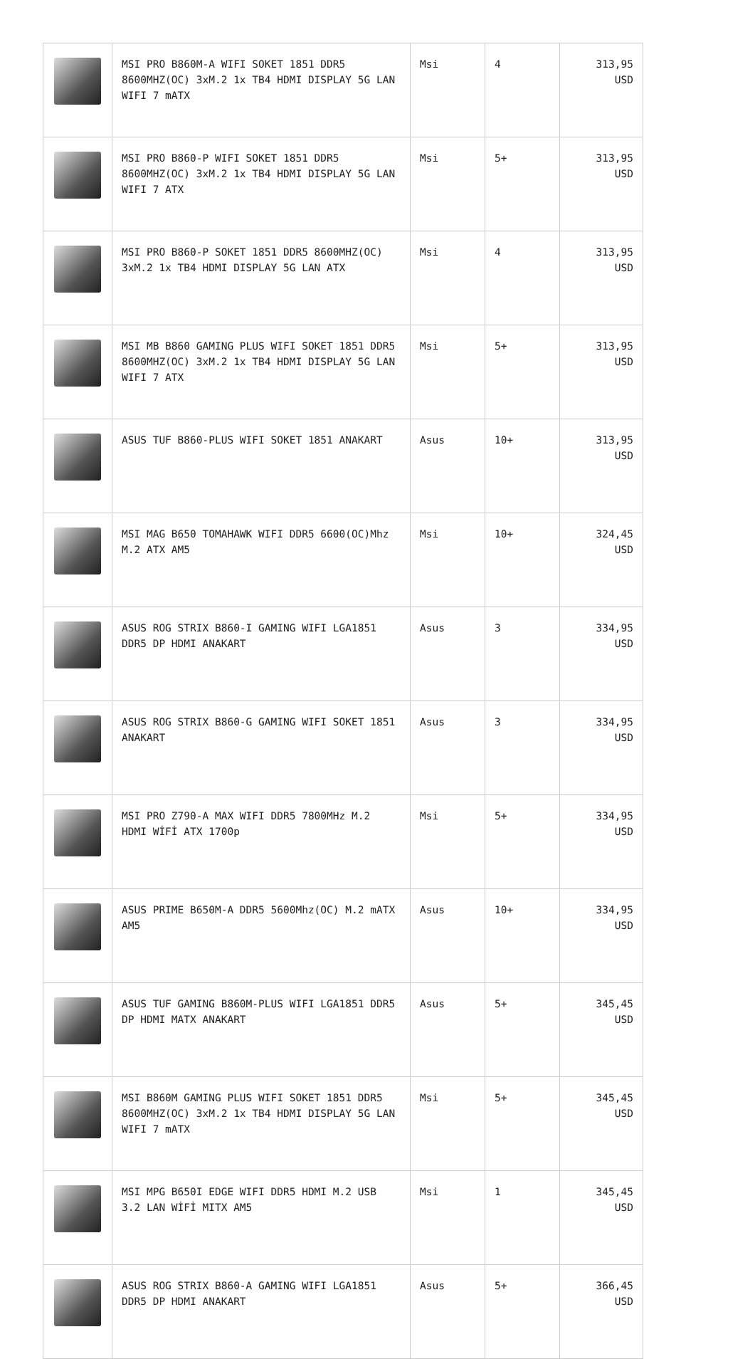| | MSI PRO B860M-A WIFI SOKET 1851 DDR5 8600MHZ(OC) 3xM.2 1x TB4 HDMI DISPLAY 5G LAN WIFI 7 mATX | Msi | 4 | 313,95 USD |
| | MSI PRO B860-P WIFI SOKET 1851 DDR5 8600MHZ(OC) 3xM.2 1x TB4 HDMI DISPLAY 5G LAN WIFI 7 ATX | Msi | 5+ | 313,95 USD |
| | MSI PRO B860-P SOKET 1851 DDR5 8600MHZ(OC) 3xM.2 1x TB4 HDMI DISPLAY 5G LAN ATX | Msi | 4 | 313,95 USD |
| | MSI MB B860 GAMING PLUS WIFI SOKET 1851 DDR5 8600MHZ(OC) 3xM.2 1x TB4 HDMI DISPLAY 5G LAN WIFI 7 ATX | Msi | 5+ | 313,95 USD |
| | ASUS TUF B860-PLUS WIFI SOKET 1851 ANAKART | Asus | 10+ | 313,95 USD |
| | MSI MAG B650 TOMAHAWK WIFI DDR5 6600(OC)Mhz M.2 ATX AM5 | Msi | 10+ | 324,45 USD |
| | ASUS ROG STRIX B860-I GAMING WIFI LGA1851 DDR5 DP HDMI ANAKART | Asus | 3 | 334,95 USD |
| | ASUS ROG STRIX B860-G GAMING WIFI SOKET 1851 ANAKART | Asus | 3 | 334,95 USD |
| | MSI PRO Z790-A MAX WIFI DDR5 7800MHz M.2 HDMI WİFİ ATX 1700p | Msi | 5+ | 334,95 USD |
| | ASUS PRIME B650M-A DDR5 5600Mhz(OC) M.2 mATX AM5 | Asus | 10+ | 334,95 USD |
| | ASUS TUF GAMING B860M-PLUS WIFI LGA1851 DDR5 DP HDMI MATX ANAKART | Asus | 5+ | 345,45 USD |
| | MSI B860M GAMING PLUS WIFI SOKET 1851 DDR5 8600MHZ(OC) 3xM.2 1x TB4 HDMI DISPLAY 5G LAN WIFI 7 mATX | Msi | 5+ | 345,45 USD |
| | MSI MPG B650I EDGE WIFI DDR5 HDMI M.2 USB 3.2 LAN WİFİ MITX AM5 | Msi | 1 | 345,45 USD |
| | ASUS ROG STRIX B860-A GAMING WIFI LGA1851 DDR5 DP HDMI ANAKART | Asus | 5+ | 366,45 USD |